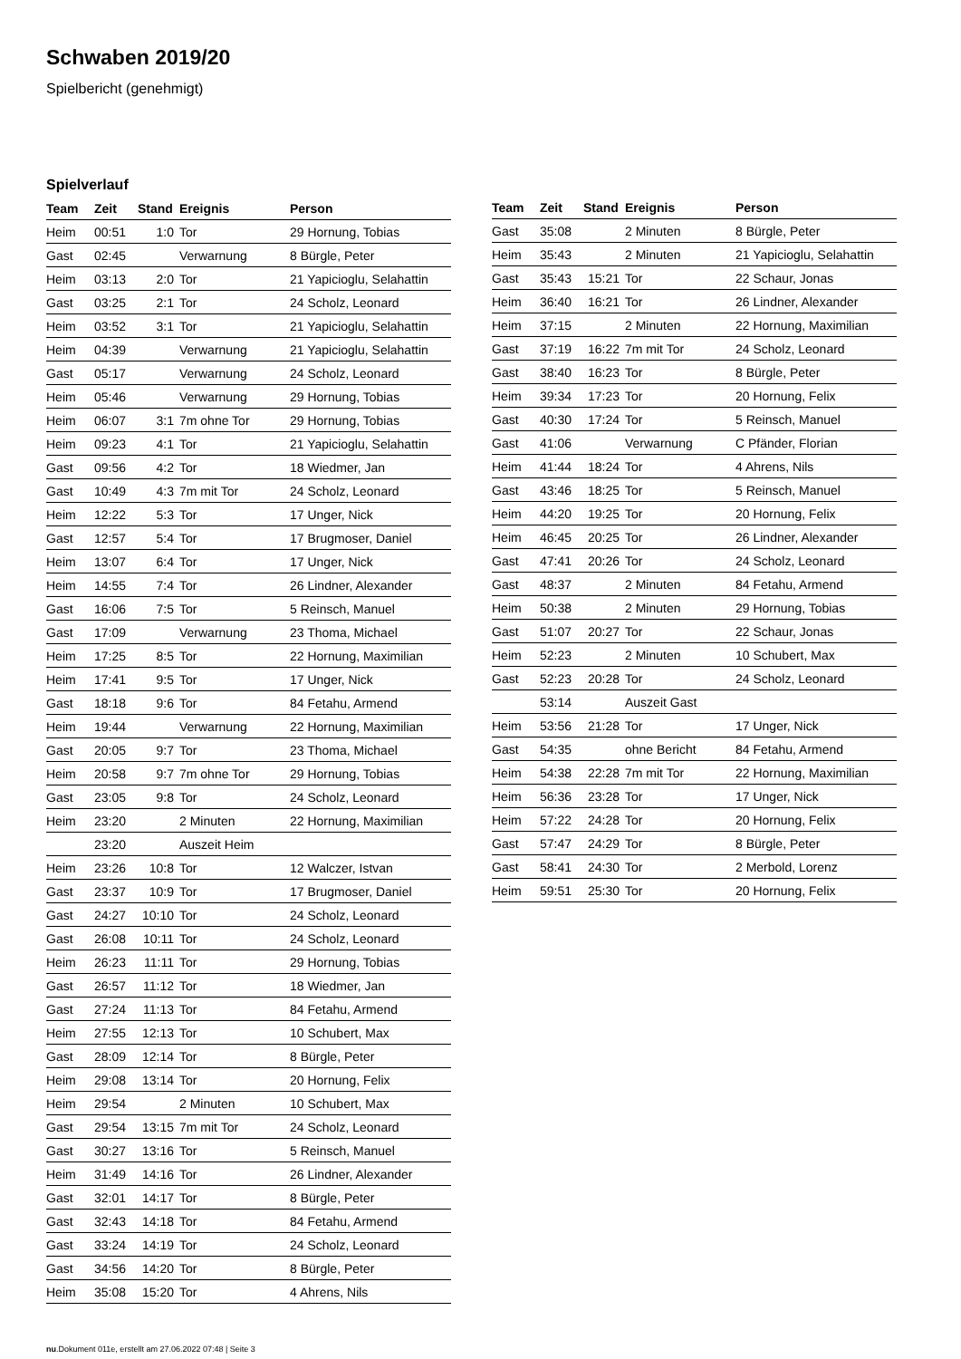Schwaben 2019/20
Spielbericht (genehmigt)
Spielverlauf
| Team | Zeit | Stand | Ereignis | Person |
| --- | --- | --- | --- | --- |
| Heim | 00:51 | 1:0 | Tor | 29 Hornung, Tobias |
| Gast | 02:45 | | Verwarnung | 8 Bürgle, Peter |
| Heim | 03:13 | 2:0 | Tor | 21 Yapicioglu, Selahattin |
| Gast | 03:25 | 2:1 | Tor | 24 Scholz, Leonard |
| Heim | 03:52 | 3:1 | Tor | 21 Yapicioglu, Selahattin |
| Heim | 04:39 | | Verwarnung | 21 Yapicioglu, Selahattin |
| Gast | 05:17 | | Verwarnung | 24 Scholz, Leonard |
| Heim | 05:46 | | Verwarnung | 29 Hornung, Tobias |
| Heim | 06:07 | 3:1 | 7m ohne Tor | 29 Hornung, Tobias |
| Heim | 09:23 | 4:1 | Tor | 21 Yapicioglu, Selahattin |
| Gast | 09:56 | 4:2 | Tor | 18 Wiedmer, Jan |
| Gast | 10:49 | 4:3 | 7m mit Tor | 24 Scholz, Leonard |
| Heim | 12:22 | 5:3 | Tor | 17 Unger, Nick |
| Gast | 12:57 | 5:4 | Tor | 17 Brugmoser, Daniel |
| Heim | 13:07 | 6:4 | Tor | 17 Unger, Nick |
| Heim | 14:55 | 7:4 | Tor | 26 Lindner, Alexander |
| Gast | 16:06 | 7:5 | Tor | 5 Reinsch, Manuel |
| Gast | 17:09 | | Verwarnung | 23 Thoma, Michael |
| Heim | 17:25 | 8:5 | Tor | 22 Hornung, Maximilian |
| Heim | 17:41 | 9:5 | Tor | 17 Unger, Nick |
| Gast | 18:18 | 9:6 | Tor | 84 Fetahu, Armend |
| Heim | 19:44 | | Verwarnung | 22 Hornung, Maximilian |
| Gast | 20:05 | 9:7 | Tor | 23 Thoma, Michael |
| Heim | 20:58 | 9:7 | 7m ohne Tor | 29 Hornung, Tobias |
| Gast | 23:05 | 9:8 | Tor | 24 Scholz, Leonard |
| Heim | 23:20 | | 2 Minuten | 22 Hornung, Maximilian |
| | 23:20 | | Auszeit Heim | |
| Heim | 23:26 | 10:8 | Tor | 12 Walczer, Istvan |
| Gast | 23:37 | 10:9 | Tor | 17 Brugmoser, Daniel |
| Gast | 24:27 | 10:10 | Tor | 24 Scholz, Leonard |
| Gast | 26:08 | 10:11 | Tor | 24 Scholz, Leonard |
| Heim | 26:23 | 11:11 | Tor | 29 Hornung, Tobias |
| Gast | 26:57 | 11:12 | Tor | 18 Wiedmer, Jan |
| Gast | 27:24 | 11:13 | Tor | 84 Fetahu, Armend |
| Heim | 27:55 | 12:13 | Tor | 10 Schubert, Max |
| Gast | 28:09 | 12:14 | Tor | 8 Bürgle, Peter |
| Heim | 29:08 | 13:14 | Tor | 20 Hornung, Felix |
| Heim | 29:54 | | 2 Minuten | 10 Schubert, Max |
| Gast | 29:54 | 13:15 | 7m mit Tor | 24 Scholz, Leonard |
| Gast | 30:27 | 13:16 | Tor | 5 Reinsch, Manuel |
| Heim | 31:49 | 14:16 | Tor | 26 Lindner, Alexander |
| Gast | 32:01 | 14:17 | Tor | 8 Bürgle, Peter |
| Gast | 32:43 | 14:18 | Tor | 84 Fetahu, Armend |
| Gast | 33:24 | 14:19 | Tor | 24 Scholz, Leonard |
| Gast | 34:56 | 14:20 | Tor | 8 Bürgle, Peter |
| Heim | 35:08 | 15:20 | Tor | 4 Ahrens, Nils |
| Team | Zeit | Stand | Ereignis | Person |
| --- | --- | --- | --- | --- |
| Gast | 35:08 | | 2 Minuten | 8 Bürgle, Peter |
| Heim | 35:43 | | 2 Minuten | 21 Yapicioglu, Selahattin |
| Gast | 35:43 | 15:21 | Tor | 22 Schaur, Jonas |
| Heim | 36:40 | 16:21 | Tor | 26 Lindner, Alexander |
| Heim | 37:15 | | 2 Minuten | 22 Hornung, Maximilian |
| Gast | 37:19 | 16:22 | 7m mit Tor | 24 Scholz, Leonard |
| Gast | 38:40 | 16:23 | Tor | 8 Bürgle, Peter |
| Heim | 39:34 | 17:23 | Tor | 20 Hornung, Felix |
| Gast | 40:30 | 17:24 | Tor | 5 Reinsch, Manuel |
| Gast | 41:06 | | Verwarnung | C Pfänder, Florian |
| Heim | 41:44 | 18:24 | Tor | 4 Ahrens, Nils |
| Gast | 43:46 | 18:25 | Tor | 5 Reinsch, Manuel |
| Heim | 44:20 | 19:25 | Tor | 20 Hornung, Felix |
| Heim | 46:45 | 20:25 | Tor | 26 Lindner, Alexander |
| Gast | 47:41 | 20:26 | Tor | 24 Scholz, Leonard |
| Gast | 48:37 | | 2 Minuten | 84 Fetahu, Armend |
| Heim | 50:38 | | 2 Minuten | 29 Hornung, Tobias |
| Gast | 51:07 | 20:27 | Tor | 22 Schaur, Jonas |
| Heim | 52:23 | | 2 Minuten | 10 Schubert, Max |
| Gast | 52:23 | 20:28 | Tor | 24 Scholz, Leonard |
| | 53:14 | | Auszeit Gast | |
| Heim | 53:56 | 21:28 | Tor | 17 Unger, Nick |
| Gast | 54:35 | | ohne Bericht | 84 Fetahu, Armend |
| Heim | 54:38 | 22:28 | 7m mit Tor | 22 Hornung, Maximilian |
| Heim | 56:36 | 23:28 | Tor | 17 Unger, Nick |
| Heim | 57:22 | 24:28 | Tor | 20 Hornung, Felix |
| Gast | 57:47 | 24:29 | Tor | 8 Bürgle, Peter |
| Gast | 58:41 | 24:30 | Tor | 2 Merbold, Lorenz |
| Heim | 59:51 | 25:30 | Tor | 20 Hornung, Felix |
nu.Dokument 011e, erstellt am 27.06.2022 07:48 | Seite 3